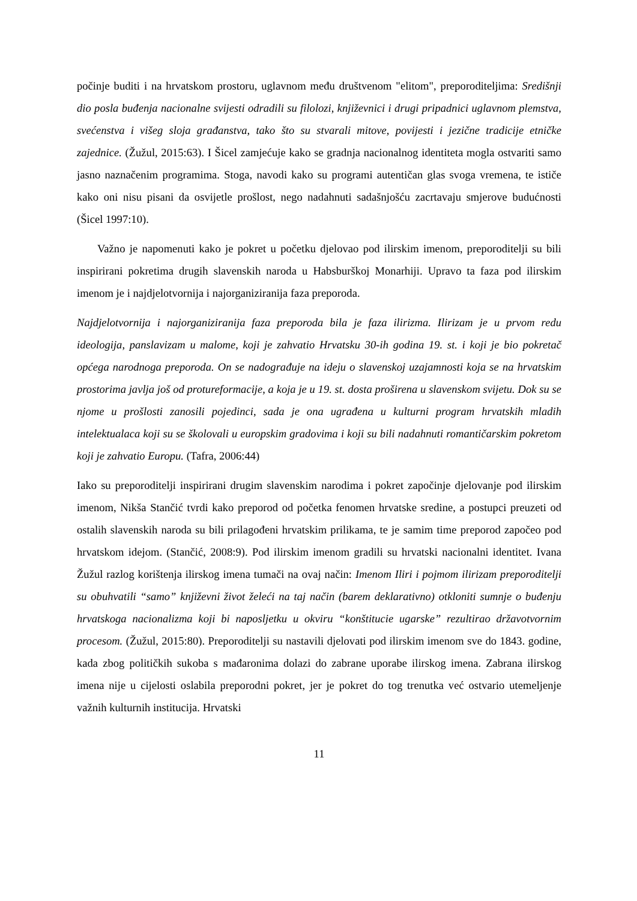počinje buditi i na hrvatskom prostoru, uglavnom među društvenom "elitom", preporoditeljima: Središnji dio posla buđenja nacionalne svijesti odradili su filolozi, književnici i drugi pripadnici uglavnom plemstva, svećenstva i višeg sloja građanstva, tako što su stvarali mitove, povijesti i jezične tradicije etničke zajednice. (Žužul, 2015:63). I Šicel zamjećuje kako se gradnja nacionalnog identiteta mogla ostvariti samo jasno naznačenim programima. Stoga, navodi kako su programi autentičan glas svoga vremena, te ističe kako oni nisu pisani da osvijetle prošlost, nego nadahnuti sadašnjošću zacrtavaju smjerove budućnosti (Šicel 1997:10).
Važno je napomenuti kako je pokret u početku djelovao pod ilirskim imenom, preporoditelji su bili inspirirani pokretima drugih slavenskih naroda u Habsburškoj Monarhiji. Upravo ta faza pod ilirskim imenom je i najdjelotvornija i najorganiziranija faza preporoda.
Najdjelotvornija i najorganiziranija faza preporoda bila je faza ilirizma. Ilirizam je u prvom redu ideologija, panslavizam u malome, koji je zahvatio Hrvatsku 30-ih godina 19. st. i koji je bio pokretač općega narodnoga preporoda. On se nadograđuje na ideju o slavenskoj uzajamnosti koja se na hrvatskim prostorima javlja još od protureformacije, a koja je u 19. st. dosta proširena u slavenskom svijetu. Dok su se njome u prošlosti zanosili pojedinci, sada je ona ugrađena u kulturni program hrvatskih mladih intelektualaca koji su se školovali u europskim gradovima i koji su bili nadahnuti romantičarskim pokretom koji je zahvatio Europu. (Tafra, 2006:44)
Iako su preporoditelji inspirirani drugim slavenskim narodima i pokret započinje djelovanje pod ilirskim imenom, Nikša Stančić tvrdi kako preporod od početka fenomen hrvatske sredine, a postupci preuzeti od ostalih slavenskih naroda su bili prilagođeni hrvatskim prilikama, te je samim time preporod započeo pod hrvatskom idejom. (Stančić, 2008:9). Pod ilirskim imenom gradili su hrvatski nacionalni identitet. Ivana Žužul razlog korištenja ilirskog imena tumači na ovaj način: Imenom Iliri i pojmom ilirizam preporoditelji su obuhvatili “samo” književni život želeći na taj način (barem deklarativno) otkloniti sumnje o buđenju hrvatskoga nacionalizma koji bi naposljetku u okviru “konštitucie ugarske” rezultirao državotvornim procesom. (Žužul, 2015:80). Preporoditelji su nastavili djelovati pod ilirskim imenom sve do 1843. godine, kada zbog političkih sukoba s mađaronima dolazi do zabrane uporabe ilirskog imena. Zabrana ilirskog imena nije u cijelosti oslabila preporodni pokret, jer je pokret do tog trenutka već ostvario utemeljenje važnih kulturnih institucija. Hrvatski
11